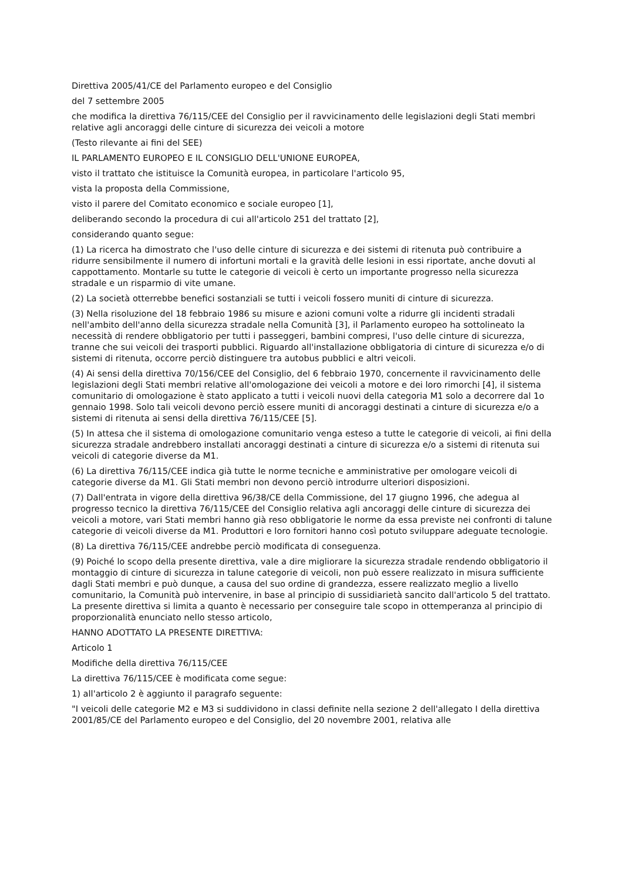Direttiva 2005/41/CE del Parlamento europeo e del Consiglio
del 7 settembre 2005
che modifica la direttiva 76/115/CEE del Consiglio per il ravvicinamento delle legislazioni degli Stati membri relative agli ancoraggi delle cinture di sicurezza dei veicoli a motore
(Testo rilevante ai fini del SEE)
IL PARLAMENTO EUROPEO E IL CONSIGLIO DELL'UNIONE EUROPEA,
visto il trattato che istituisce la Comunità europea, in particolare l'articolo 95,
vista la proposta della Commissione,
visto il parere del Comitato economico e sociale europeo [1],
deliberando secondo la procedura di cui all'articolo 251 del trattato [2],
considerando quanto segue:
(1) La ricerca ha dimostrato che l'uso delle cinture di sicurezza e dei sistemi di ritenuta può contribuire a ridurre sensibilmente il numero di infortuni mortali e la gravità delle lesioni in essi riportate, anche dovuti al cappottamento. Montarle su tutte le categorie di veicoli è certo un importante progresso nella sicurezza stradale e un risparmio di vite umane.
(2) La società otterrebbe benefici sostanziali se tutti i veicoli fossero muniti di cinture di sicurezza.
(3) Nella risoluzione del 18 febbraio 1986 su misure e azioni comuni volte a ridurre gli incidenti stradali nell'ambito dell'anno della sicurezza stradale nella Comunità [3], il Parlamento europeo ha sottolineato la necessità di rendere obbligatorio per tutti i passeggeri, bambini compresi, l'uso delle cinture di sicurezza, tranne che sui veicoli dei trasporti pubblici. Riguardo all'installazione obbligatoria di cinture di sicurezza e/o di sistemi di ritenuta, occorre perciò distinguere tra autobus pubblici e altri veicoli.
(4) Ai sensi della direttiva 70/156/CEE del Consiglio, del 6 febbraio 1970, concernente il ravvicinamento delle legislazioni degli Stati membri relative all'omologazione dei veicoli a motore e dei loro rimorchi [4], il sistema comunitario di omologazione è stato applicato a tutti i veicoli nuovi della categoria M1 solo a decorrere dal 1o gennaio 1998. Solo tali veicoli devono perciò essere muniti di ancoraggi destinati a cinture di sicurezza e/o a sistemi di ritenuta ai sensi della direttiva 76/115/CEE [5].
(5) In attesa che il sistema di omologazione comunitario venga esteso a tutte le categorie di veicoli, ai fini della sicurezza stradale andrebbero installati ancoraggi destinati a cinture di sicurezza e/o a sistemi di ritenuta sui veicoli di categorie diverse da M1.
(6) La direttiva 76/115/CEE indica già tutte le norme tecniche e amministrative per omologare veicoli di categorie diverse da M1. Gli Stati membri non devono perciò introdurre ulteriori disposizioni.
(7) Dall'entrata in vigore della direttiva 96/38/CE della Commissione, del 17 giugno 1996, che adegua al progresso tecnico la direttiva 76/115/CEE del Consiglio relativa agli ancoraggi delle cinture di sicurezza dei veicoli a motore, vari Stati membri hanno già reso obbligatorie le norme da essa previste nei confronti di talune categorie di veicoli diverse da M1. Produttori e loro fornitori hanno così potuto sviluppare adeguate tecnologie.
(8) La direttiva 76/115/CEE andrebbe perciò modificata di conseguenza.
(9) Poiché lo scopo della presente direttiva, vale a dire migliorare la sicurezza stradale rendendo obbligatorio il montaggio di cinture di sicurezza in talune categorie di veicoli, non può essere realizzato in misura sufficiente dagli Stati membri e può dunque, a causa del suo ordine di grandezza, essere realizzato meglio a livello comunitario, la Comunità può intervenire, in base al principio di sussidiarietà sancito dall'articolo 5 del trattato. La presente direttiva si limita a quanto è necessario per conseguire tale scopo in ottemperanza al principio di proporzionalità enunciato nello stesso articolo,
HANNO ADOTTATO LA PRESENTE DIRETTIVA:
Articolo 1
Modifiche della direttiva 76/115/CEE
La direttiva 76/115/CEE è modificata come segue:
1) all'articolo 2 è aggiunto il paragrafo seguente:
"I veicoli delle categorie M2 e M3 si suddividono in classi definite nella sezione 2 dell'allegato I della direttiva 2001/85/CE del Parlamento europeo e del Consiglio, del 20 novembre 2001, relativa alle